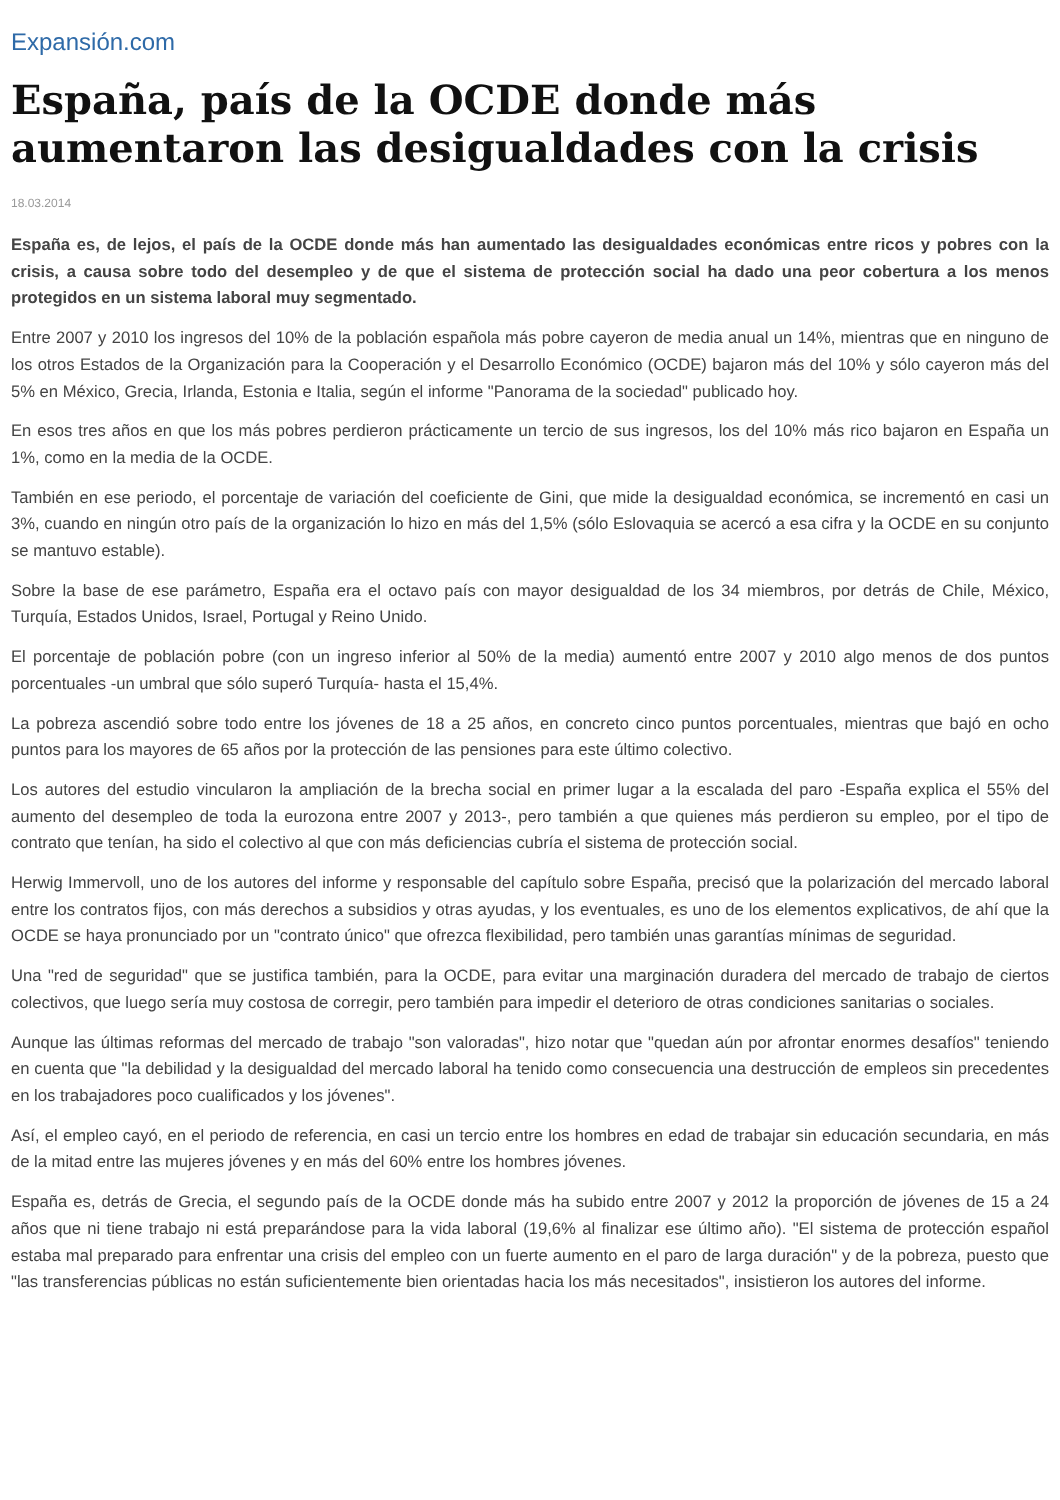Expansión.com
España, país de la OCDE donde más aumentaron las desigualdades con la crisis
18.03.2014
España es, de lejos, el país de la OCDE donde más han aumentado las desigualdades económicas entre ricos y pobres con la crisis, a causa sobre todo del desempleo y de que el sistema de protección social ha dado una peor cobertura a los menos protegidos en un sistema laboral muy segmentado.
Entre 2007 y 2010 los ingresos del 10% de la población española más pobre cayeron de media anual un 14%, mientras que en ninguno de los otros Estados de la Organización para la Cooperación y el Desarrollo Económico (OCDE) bajaron más del 10% y sólo cayeron más del 5% en México, Grecia, Irlanda, Estonia e Italia, según el informe "Panorama de la sociedad" publicado hoy.
En esos tres años en que los más pobres perdieron prácticamente un tercio de sus ingresos, los del 10% más rico bajaron en España un 1%, como en la media de la OCDE.
También en ese periodo, el porcentaje de variación del coeficiente de Gini, que mide la desigualdad económica, se incrementó en casi un 3%, cuando en ningún otro país de la organización lo hizo en más del 1,5% (sólo Eslovaquia se acercó a esa cifra y la OCDE en su conjunto se mantuvo estable).
Sobre la base de ese parámetro, España era el octavo país con mayor desigualdad de los 34 miembros, por detrás de Chile, México, Turquía, Estados Unidos, Israel, Portugal y Reino Unido.
El porcentaje de población pobre (con un ingreso inferior al 50% de la media) aumentó entre 2007 y 2010 algo menos de dos puntos porcentuales -un umbral que sólo superó Turquía- hasta el 15,4%.
La pobreza ascendió sobre todo entre los jóvenes de 18 a 25 años, en concreto cinco puntos porcentuales, mientras que bajó en ocho puntos para los mayores de 65 años por la protección de las pensiones para este último colectivo.
Los autores del estudio vincularon la ampliación de la brecha social en primer lugar a la escalada del paro -España explica el 55% del aumento del desempleo de toda la eurozona entre 2007 y 2013-, pero también a que quienes más perdieron su empleo, por el tipo de contrato que tenían, ha sido el colectivo al que con más deficiencias cubría el sistema de protección social.
Herwig Immervoll, uno de los autores del informe y responsable del capítulo sobre España, precisó que la polarización del mercado laboral entre los contratos fijos, con más derechos a subsidios y otras ayudas, y los eventuales, es uno de los elementos explicativos, de ahí que la OCDE se haya pronunciado por un "contrato único" que ofrezca flexibilidad, pero también unas garantías mínimas de seguridad.
Una "red de seguridad" que se justifica también, para la OCDE, para evitar una marginación duradera del mercado de trabajo de ciertos colectivos, que luego sería muy costosa de corregir, pero también para impedir el deterioro de otras condiciones sanitarias o sociales.
Aunque las últimas reformas del mercado de trabajo "son valoradas", hizo notar que "quedan aún por afrontar enormes desafíos" teniendo en cuenta que "la debilidad y la desigualdad del mercado laboral ha tenido como consecuencia una destrucción de empleos sin precedentes en los trabajadores poco cualificados y los jóvenes".
Así, el empleo cayó, en el periodo de referencia, en casi un tercio entre los hombres en edad de trabajar sin educación secundaria, en más de la mitad entre las mujeres jóvenes y en más del 60% entre los hombres jóvenes.
España es, detrás de Grecia, el segundo país de la OCDE donde más ha subido entre 2007 y 2012 la proporción de jóvenes de 15 a 24 años que ni tiene trabajo ni está preparándose para la vida laboral (19,6% al finalizar ese último año). "El sistema de protección español estaba mal preparado para enfrentar una crisis del empleo con un fuerte aumento en el paro de larga duración" y de la pobreza, puesto que "las transferencias públicas no están suficientemente bien orientadas hacia los más necesitados", insistieron los autores del informe.